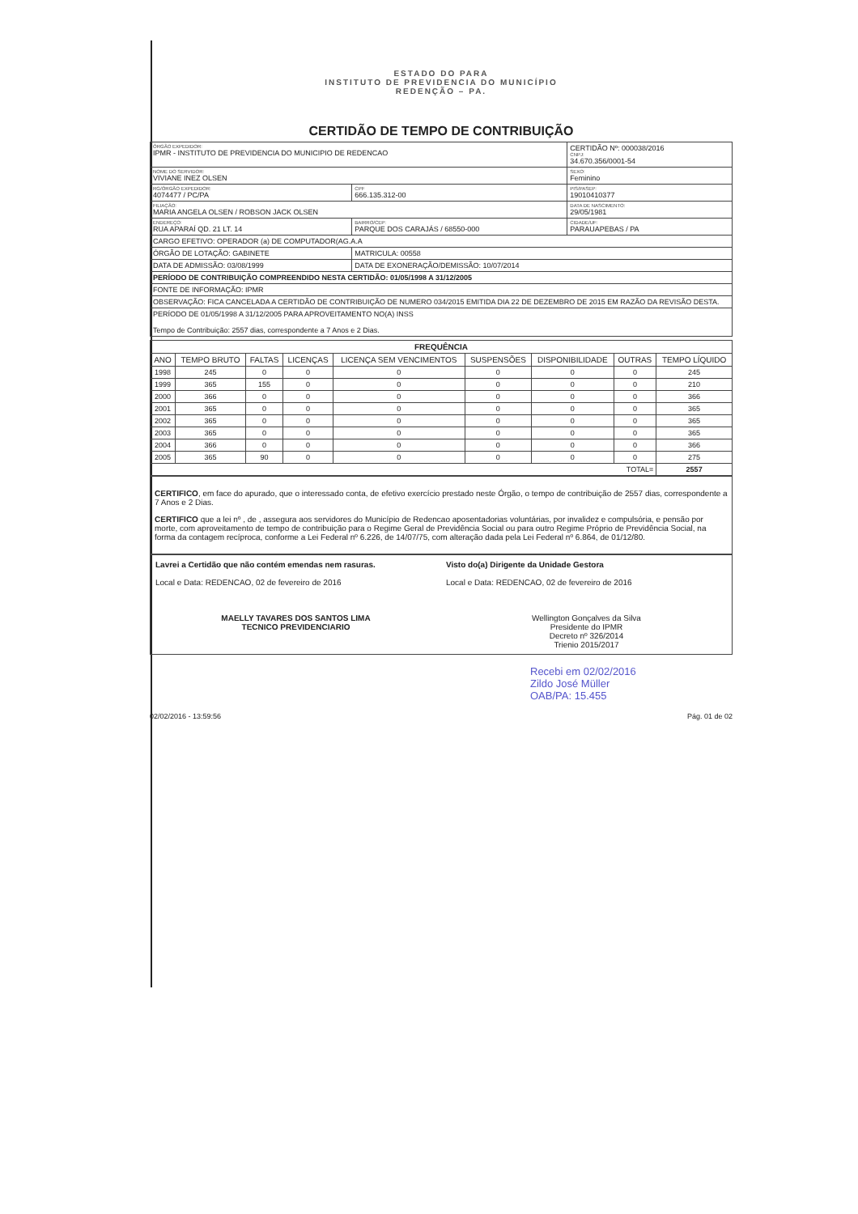ESTADO DO PARA
INSTITUTO DE PREVIDENCIA DO MUNICÍPIO
REDENÇÃO – PA.
CERTIDÃO DE TEMPO DE CONTRIBUIÇÃO
| ÓRGÃO EXPEDIDOR: IPMR - INSTITUTO DE PREVIDENCIA DO MUNICIPIO DE REDENCAO | | | CERTIDÃO Nº: 000038/2016 CNPJ: 34.670.356/0001-54 |
| NOME DO SERVIDOR: VIVIANE INEZ OLSEN | | | SEXO: Feminino |
| RG/ÓRGÃO EXPEDIDOR: 4074477 / PC/PA | CPF 666.135.312-00 | | PIS/PASEP: 19010410377 |
| FILIAÇÃO: MARIA ANGELA OLSEN / ROBSON JACK OLSEN | | | DATA DE NASCIMENTO: 29/05/1981 |
| ENDEREÇO: RUA APARAÍ QD. 21 LT. 14 | | BAIRRO/CEP: PARQUE DOS CARAJÁS / 68550-000 | CIDADE/UF: PARAUAPEBAS / PA |
| CARGO EFETIVO: OPERADOR (a) DE COMPUTADOR(AG.A.A | | | |
| ÓRGÃO DE LOTAÇÃO: GABINETE | | MATRICULA: 00558 | |
| DATA DE ADMISSÃO: 03/08/1999 | | DATA DE EXONERAÇÃO/DEMISSÃO: 10/07/2014 | |
| PERÍODO DE CONTRIBUIÇÃO COMPREENDIDO NESTA CERTIDÃO: 01/05/1998 A 31/12/2005 | | | |
| FONTE DE INFORMAÇÃO: IPMR | | | |
| OBSERVAÇÃO: FICA CANCELADA A CERTIDÃO DE CONTRIBUIÇÃO DE NUMERO 034/2015 EMITIDA DIA 22 DE DEZEMBRO DE 2015 EM RAZÃO DA REVISÃO DESTA. | | | |
| PERÍODO DE 01/05/1998 A 31/12/2005 PARA APROVEITAMENTO NO(A) INSS Tempo de Contribuição: 2557 dias, correspondente a 7 Anos e 2 Dias. | | | |
| FREQUÊNCIA | | | | | | | | |
| --- | --- | --- | --- | --- | --- | --- | --- | --- |
| ANO | TEMPO BRUTO | FALTAS | LICENÇAS | LICENÇA SEM VENCIMENTOS | SUSPENSÕES | DISPONIBILIDADE | OUTRAS | TEMPO LÍQUIDO |
| 1998 | 245 | 0 | 0 | 0 | 0 | 0 | 0 | 245 |
| 1999 | 365 | 155 | 0 | 0 | 0 | 0 | 0 | 210 |
| 2000 | 366 | 0 | 0 | 0 | 0 | 0 | 0 | 366 |
| 2001 | 365 | 0 | 0 | 0 | 0 | 0 | 0 | 365 |
| 2002 | 365 | 0 | 0 | 0 | 0 | 0 | 0 | 365 |
| 2003 | 365 | 0 | 0 | 0 | 0 | 0 | 0 | 365 |
| 2004 | 366 | 0 | 0 | 0 | 0 | 0 | 0 | 366 |
| 2005 | 365 | 90 | 0 | 0 | 0 | 0 | 0 | 275 |
| TOTAL= | | | | | | | | 2557 |
CERTIFICO, em face do apurado, que o interessado conta, de efetivo exercício prestado neste Órgão, o tempo de contribuição de 2557 dias, correspondente a 7 Anos e 2 Dias.
CERTIFICO que a lei nº , de , assegura aos servidores do Município de Redencao aposentadorias voluntárias, por invalidez e compulsória, e pensão por morte, com aproveitamento de tempo de contribuição para o Regime Geral de Previdência Social ou para outro Regime Próprio de Previdência Social, na forma da contagem recíproca, conforme a Lei Federal nº 6.226, de 14/07/75, com alteração dada pela Lei Federal nº 6.864, de 01/12/80.
Lavrei a Certidão que não contém emendas nem rasuras.
Local e Data: REDENCAO, 02 de fevereiro de 2016
MAELLY TAVARES DOS SANTOS LIMA
TECNICO PREVIDENCIARIO
Visto do(a) Dirigente da Unidade Gestora
Local e Data: REDENCAO, 02 de fevereiro de 2016
Wellington Gonçalves da Silva
Presidente do IPMR
Decreto nº 326/2014
Trienio 2015/2017
Recebi em 02/02/2016
Zildo José Müller
OAB/PA: 15.455
02/02/2016 - 13:59:56 Pág. 01 de 02